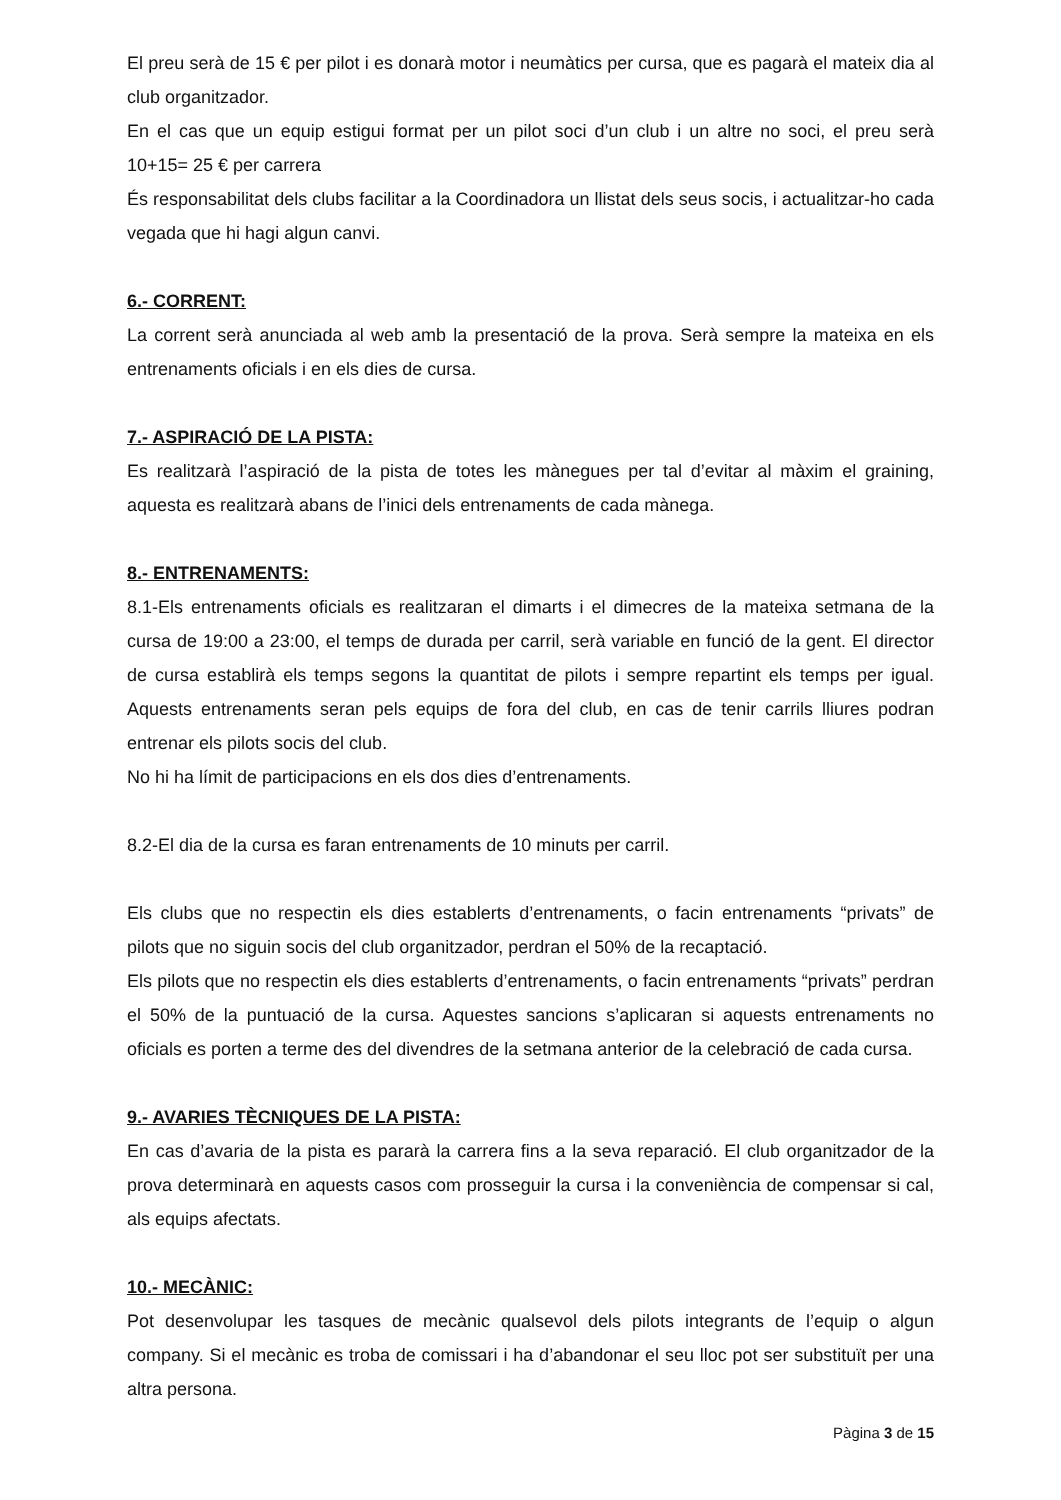El preu serà de 15 € per pilot i es donarà motor i neumàtics per cursa, que es pagarà el mateix dia al club organitzador.
En el cas que un equip estigui format per un pilot soci d’un club i un altre no soci, el preu serà 10+15= 25 € per carrera
És responsabilitat dels clubs facilitar a la Coordinadora un llistat dels seus socis, i actualitzar-ho cada vegada que hi hagi algun canvi.
6.- CORRENT:
La corrent serà anunciada al web amb la presentació de la prova. Serà sempre la mateixa en els entrenaments oficials i en els dies de cursa.
7.- ASPIRACIÓ DE LA PISTA:
Es realitzarà l’aspiració de la pista de totes les mànegues per tal d’evitar al màxim el graining, aquesta es realitzarà abans de l’inici dels entrenaments de cada mànega.
8.- ENTRENAMENTS:
8.1-Els entrenaments oficials es realitzaran el dimarts i el dimecres de la mateixa setmana de la cursa de 19:00 a 23:00, el temps de durada per carril, serà variable en funció de la gent. El director de cursa establirà els temps segons la quantitat de pilots i sempre repartint els temps per igual. Aquests entrenaments seran pels equips de fora del club, en cas de tenir carrils lliures podran entrenar els pilots socis del club.
No hi ha límit de participacions en els dos dies d’entrenaments.
8.2-El dia de la cursa es faran entrenaments de 10 minuts per carril.
Els clubs que no respectin els dies establerts d’entrenaments, o facin entrenaments “privats” de pilots que no siguin socis del club organitzador, perdran el 50% de la recaptació.
Els pilots que no respectin els dies establerts d’entrenaments, o facin entrenaments “privats” perdran el 50% de la puntuació de la cursa. Aquestes sancions s’aplicaran si aquests entrenaments no oficials es porten a terme des del divendres de la setmana anterior de la celebració de cada cursa.
9.- AVARIES TÈCNIQUES DE LA PISTA:
En cas d’avaria de la pista es pararà la carrera fins a la seva reparació. El club organitzador de la prova determinarà en aquests casos com prosseguir la cursa i la conveniència de compensar si cal, als equips afectats.
10.- MECÀNIC:
Pot desenvolupar les tasques de mecànic qualsevol dels pilots integrants de l’equip o algun company. Si el mecànic es troba de comissari i ha d’abandonar el seu lloc pot ser substituït per una altra persona.
Pàgina 3 de 15